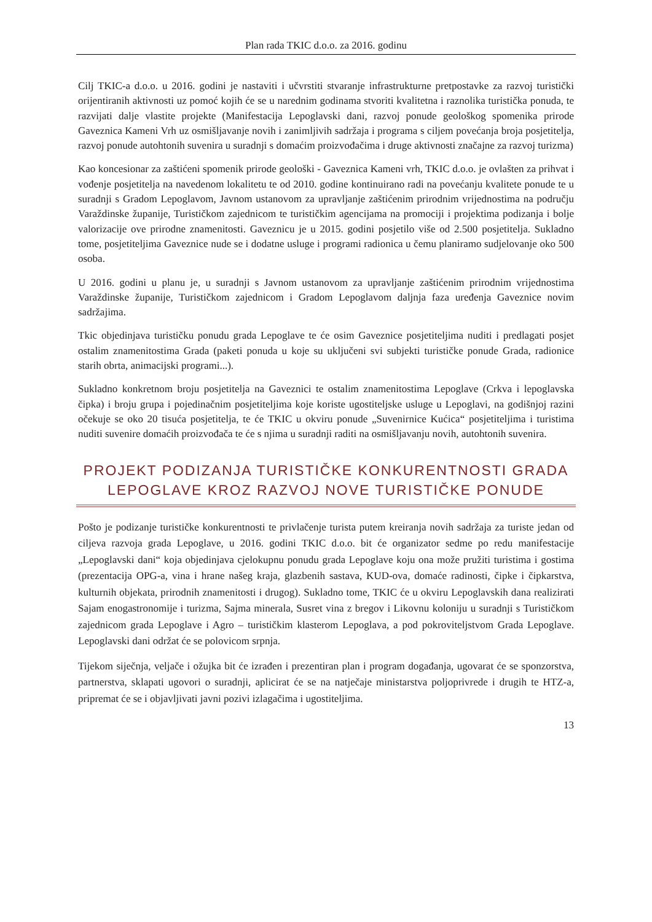Plan rada TKIC d.o.o. za 2016. godinu
Cilj TKIC-a d.o.o. u 2016. godini je nastaviti i učvrstiti stvaranje infrastrukturne pretpostavke za razvoj turistički orijentiranih aktivnosti uz pomoć kojih će se u narednim godinama stvoriti kvalitetna i raznolika turistička ponuda, te razvijati dalje vlastite projekte (Manifestacija Lepoglavski dani, razvoj ponude geološkog spomenika prirode Gaveznica Kameni Vrh uz osmišljavanje novih i zanimljivih sadržaja i programa s ciljem povećanja broja posjetitelja, razvoj ponude autohtonih suvenira u suradnji s domaćim proizvođačima i druge aktivnosti značajne za razvoj turizma)
Kao koncesionar za zaštićeni spomenik prirode geološki - Gaveznica Kameni vrh, TKIC d.o.o. je ovlašten za prihvat i vođenje posjetitelja na navedenom lokalitetu te od 2010. godine kontinuirano radi na povećanju kvalitete ponude te u suradnji s Gradom Lepoglavom, Javnom ustanovom za upravljanje zaštićenim prirodnim vrijednostima na području Varaždinske županije, Turističkom zajednicom te turističkim agencijama na promociji i projektima podizanja i bolje valorizacije ove prirodne znamenitosti. Gaveznicu je u 2015. godini posjetilo više od 2.500 posjetitelja. Sukladno tome, posjetiteljima Gaveznice nude se i dodatne usluge i programi radionica u čemu planiramo sudjelovanje oko 500 osoba.
U 2016. godini u planu je, u suradnji s Javnom ustanovom za upravljanje zaštićenim prirodnim vrijednostima Varaždinske županije, Turističkom zajednicom i Gradom Lepoglavom daljnja faza uređenja Gaveznice novim sadržajima.
Tkic objedinjava turističku ponudu grada Lepoglave te će osim Gaveznice posjetiteljima nuditi i predlagati posjet ostalim znamenitostima Grada (paketi ponuda u koje su uključeni svi subjekti turističke ponude Grada, radionice starih obrta, animacijski programi...).
Sukladno konkretnom broju posjetitelja na Gaveznici te ostalim znamenitostima Lepoglave (Crkva i lepoglavska čipka) i broju grupa i pojedinačnim posjetiteljima koje koriste ugostiteljske usluge u Lepoglavi, na godišnjoj razini očekuje se oko 20 tisuća posjetitelja, te će TKIC u okviru ponude „Suvenirnice Kućica“ posjetiteljima i turistima nuditi suvenire domaćih proizvođača te će s njima u suradnji raditi na osmišljavanju novih, autohtonih suvenira.
PROJEKT PODIZANJA TURISTIČKE KONKURENTNOSTI GRADA LEPOGLAVE KROZ RAZVOJ NOVE TURISTIČKE PONUDE
Pošto je podizanje turističke konkurentnosti te privlačenje turista putem kreiranja novih sadržaja za turiste jedan od ciljeva razvoja grada Lepoglave, u 2016. godini TKIC d.o.o. bit će organizator sedme po redu manifestacije „Lepoglavski dani“ koja objedinjava cjelokupnu ponudu grada Lepoglave koju ona može pružiti turistima i gostima (prezentacija OPG-a, vina i hrane našeg kraja, glazbenih sastava, KUD-ova, domaće radinosti, čipke i čipkarstva, kulturnih objekata, prirodnih znamenitosti i drugog). Sukladno tome, TKIC će u okviru Lepoglavskih dana realizirati Sajam enogastronomije i turizma, Sajma minerala, Susret vina z bregov i Likovnu koloniju u suradnji s Turističkom zajednicom grada Lepoglave i Agro – turističkim klasterom Lepoglava, a pod pokroviteljstvom Grada Lepoglave. Lepoglavski dani održat će se polovicom srpnja.
Tijekom siječnja, veljače i ožujka bit će izrađen i prezentiran plan i program događanja, ugovarat će se sponzorstva, partnerstva, sklapati ugovori o suradnji, aplicirat će se na natječaje ministarstva poljoprivrede i drugih te HTZ-a, pripremat će se i objavljivati javni pozivi izlagačima i ugostiteljima.
13